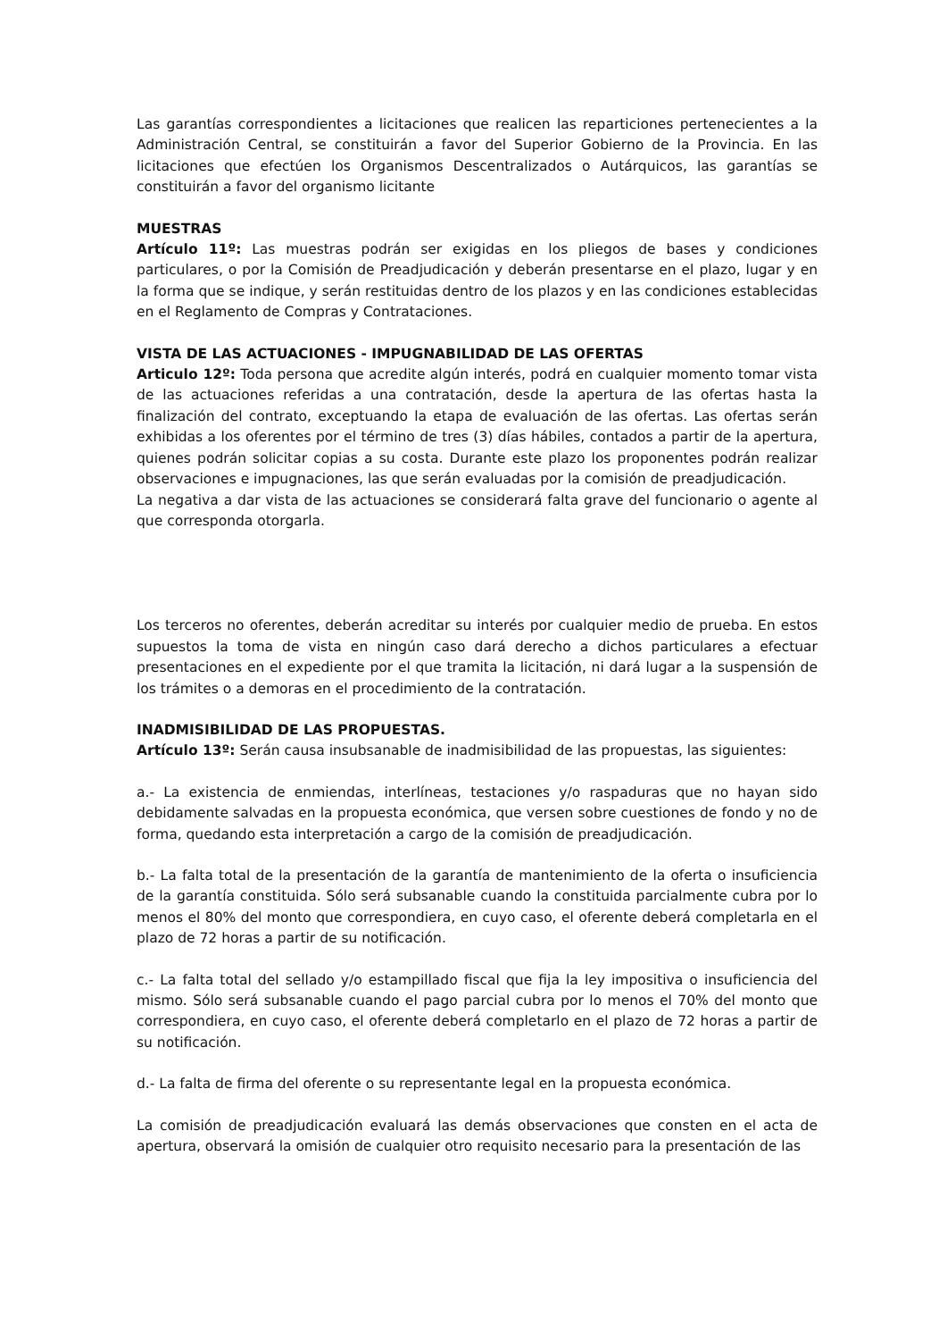Las garantías correspondientes a licitaciones que realicen las reparticiones pertenecientes a la Administración Central, se constituirán a favor del Superior Gobierno de la Provincia. En las licitaciones que efectúen los Organismos Descentralizados o Autárquicos, las garantías se constituirán a favor del organismo licitante
MUESTRAS
Artículo 11º: Las muestras podrán ser exigidas en los pliegos de bases y condiciones particulares, o por la Comisión de Preadjudicación y deberán presentarse en el plazo, lugar y en la forma que se indique, y serán restituidas dentro de los plazos y en las condiciones establecidas en el Reglamento de Compras y Contrataciones.
VISTA DE LAS ACTUACIONES - IMPUGNABILIDAD DE LAS OFERTAS
Articulo 12º: Toda persona que acredite algún interés, podrá en cualquier momento tomar vista de las actuaciones referidas a una contratación, desde la apertura de las ofertas hasta la finalización del contrato, exceptuando la etapa de evaluación de las ofertas. Las ofertas serán exhibidas a los oferentes por el término de tres (3) días hábiles, contados a partir de la apertura, quienes podrán solicitar copias a su costa. Durante este plazo los proponentes podrán realizar observaciones e impugnaciones, las que serán evaluadas por la comisión de preadjudicación.
La negativa a dar vista de las actuaciones se considerará falta grave del funcionario o agente al que corresponda otorgarla.
Los terceros no oferentes, deberán acreditar su interés por cualquier medio de prueba. En estos supuestos la toma de vista en ningún caso dará derecho a dichos particulares a efectuar presentaciones en el expediente por el que tramita la licitación, ni dará lugar a la suspensión de los trámites o a demoras en el procedimiento de la contratación.
INADMISIBILIDAD DE LAS PROPUESTAS.
Artículo 13º: Serán causa insubsanable de inadmisibilidad de las propuestas, las siguientes:
a.- La existencia de enmiendas, interlíneas, testaciones y/o raspaduras que no hayan sido debidamente salvadas en la propuesta económica, que versen sobre cuestiones de fondo y no de forma, quedando esta interpretación a cargo de la comisión de preadjudicación.
b.- La falta total de la presentación de la garantía de mantenimiento de la oferta o insuficiencia de la garantía constituida. Sólo será subsanable cuando la constituida parcialmente cubra por lo menos el 80% del monto que correspondiera, en cuyo caso, el oferente deberá completarla en el plazo de 72 horas a partir de su notificación.
c.- La falta total del sellado y/o estampillado fiscal que fija la ley impositiva o insuficiencia del mismo. Sólo será subsanable cuando el pago parcial cubra por lo menos el 70% del monto que correspondiera, en cuyo caso, el oferente deberá completarlo en el plazo de 72 horas a partir de su notificación.
d.- La falta de firma del oferente o su representante legal en la propuesta económica.
La comisión de preadjudicación evaluará las demás observaciones que consten en el acta de apertura, observará la omisión de cualquier otro requisito necesario para la presentación de las